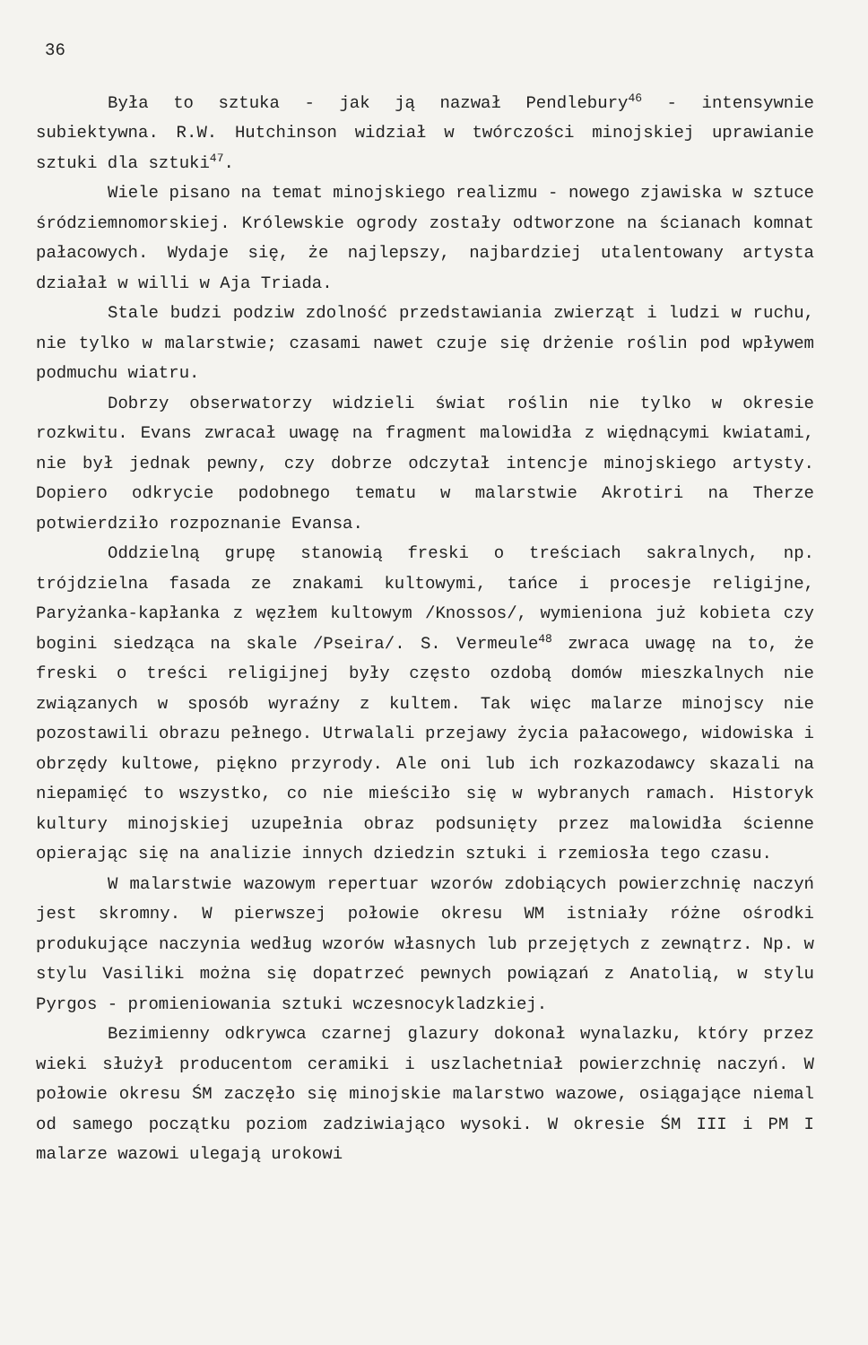36
Była to sztuka - jak ją nazwał Pendlebury<sup>46</sup> - intensywnie subiektywna. R.W. Hutchinson widział w twórczości minojskiej uprawianie sztuki dla sztuki<sup>47</sup>.
Wiele pisano na temat minojskiego realizmu - nowego zjawiska w sztuce śródziemnomorskiej. Królewskie ogrody zostały odtworzone na ścianach komnat pałacowych. Wydaje się, że najlepszy, najbardziej utalentowany artysta działał w willi w Aja Triada.
Stale budzi podziw zdolność przedstawiania zwierząt i ludzi w ruchu, nie tylko w malarstwie; czasami nawet czuje się drżenie roślin pod wpływem podmuchu wiatru.
Dobrzy obserwatorzy widzieli świat roślin nie tylko w okresie rozkwitu. Evans zwracał uwagę na fragment malowidła z więdnącymi kwiatami, nie był jednak pewny, czy dobrze odczytał intencje minojskiego artysty. Dopiero odkrycie podobnego tematu w malarstwie Akrotiri na Therze potwierdziło rozpoznanie Evansa.
Oddzielną grupę stanowią freski o treściach sakralnych, np. trójdzielna fasada ze znakami kultowymi, tańce i procesje religijne, Paryżanka-kapłanka z węzłem kultowym /Knossos/, wymieniona już kobieta czy bogini siedząca na skale /Pseira/. S. Vermeule<sup>48</sup> zwraca uwagę na to, że freski o treści religijnej były często ozdobą domów mieszkalnych nie związanych w sposób wyraźny z kultem. Tak więc malarze minojscy nie pozostawili obrazu pełnego. Utrwalali przejawy życia pałacowego, widowiska i obrzędy kultowe, piękno przyrody. Ale oni lub ich rozkazodawcy skazali na niepamięć to wszystko, co nie mieściło się w wybranych ramach. Historyk kultury minojskiej uzupełnia obraz podsunięty przez malowidła ścienne opierając się na analizie innych dziedzin sztuki i rzemiosła tego czasu.
W malarstwie wazowym repertuar wzorów zdobiących powierzchnię naczyń jest skromny. W pierwszej połowie okresu WM istniały różne ośrodki produkujące naczynia według wzorów własnych lub przejętych z zewnątrz. Np. w stylu Vasiliki można się dopatrzeć pewnych powiązań z Anatolią, w stylu Pyrgos - promieniowania sztuki wczesnocykladzkiej.
Bezimienny odkrywca czarnej glazury dokonał wynalazku, który przez wieki służył producentom ceramiki i uszlachetniał powierzchnię naczyń. W połowie okresu ŚM zaczęło się minojskie malarstwo wazowe, osiągające niemal od samego początku poziom zadziwiająco wysoki. W okresie ŚM III i PM I malarze wazowi ulegają urokowi